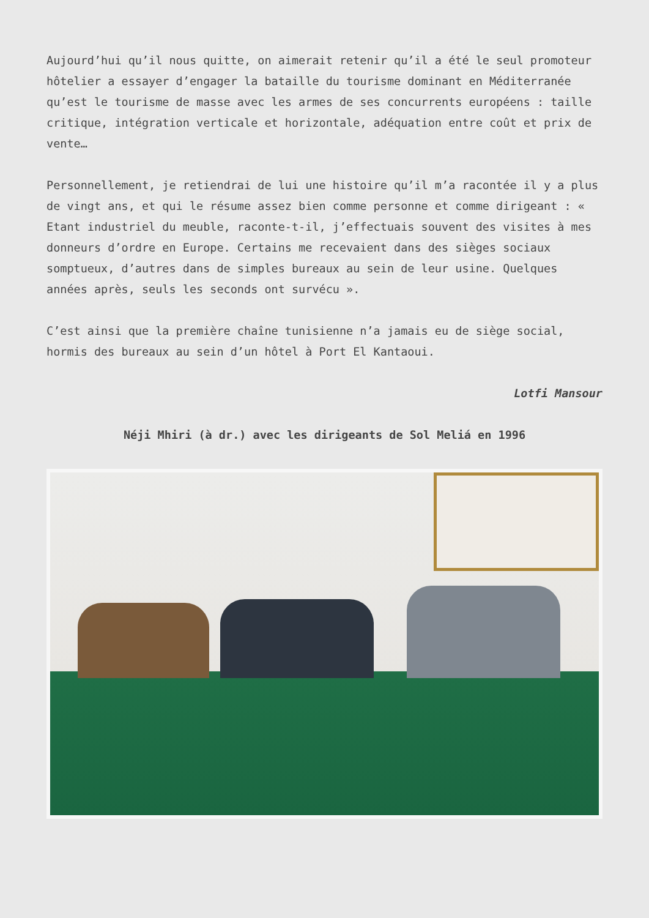Aujourd’hui qu’il nous quitte, on aimerait retenir qu’il a été le seul promoteur hôtelier a essayer d’engager la bataille du tourisme dominant en Méditerranée qu’est le tourisme de masse avec les armes de ses concurrents européens : taille critique, intégration verticale et horizontale, adéquation entre coût et prix de vente…
Personnellement, je retiendrai de lui une histoire qu’il m’a racontée il y a plus de vingt ans, et qui le résume assez bien comme personne et comme dirigeant : « Etant industriel du meuble, raconte-t-il, j’effectuais souvent des visites à mes donneurs d’ordre en Europe. Certains me recevaient dans des sièges sociaux somptueux, d’autres dans de simples bureaux au sein de leur usine. Quelques années après, seuls les seconds ont survécu ».
C’est ainsi que la première chaîne tunisienne n’a jamais eu de siège social, hormis des bureaux au sein d’un hôtel à Port El Kantaoui.
Lotfi Mansour
Néji Mhiri (à dr.) avec les dirigeants de Sol Meliá en 1996